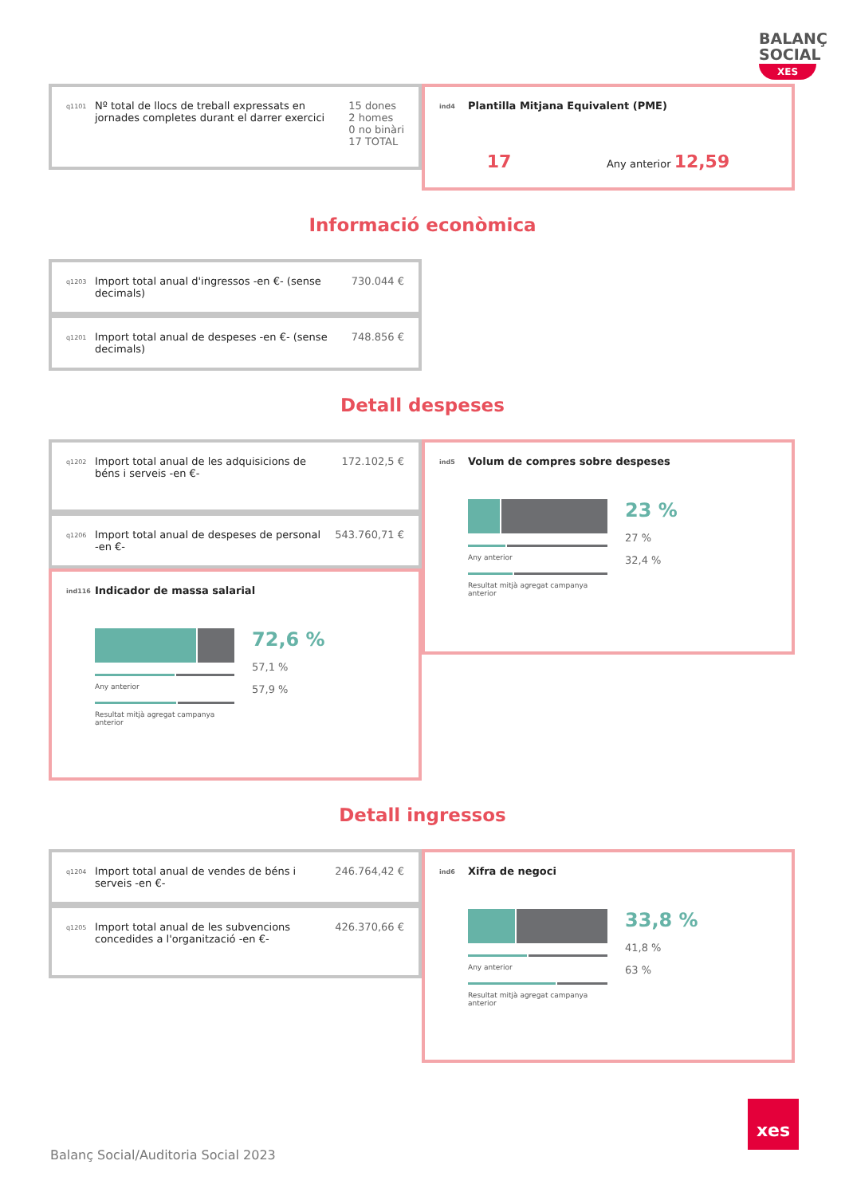BALANÇ SOCIAL
XES
q1101
Nº total de llocs de treball expressats en jornades completes durant el darrer exercici
15 dones
2 homes
0 no binàri
17 TOTAL
ind4 Plantilla Mitjana Equivalent (PME)
17 Any anterior 12,59
Informació econòmica
q1203
Import total anual d'ingressos -en €- (sense decimals)
730.044 €
q1201
Import total anual de despeses -en €- (sense decimals)
748.856 €
Detall despeses
q1202
Import total anual de les adquisicions de béns i serveis -en €-
172.102,5 €
q1206
Import total anual de despeses de personal -en €-
543.760,71 €
ind116 Indicador de massa salarial
Any anterior
Resultat mitjà agregat campanya anterior
72,6 %
57,1 %
57,9 %
ind5 Volum de compres sobre despeses
Any anterior
Resultat mitjà agregat campanya anterior
23 %
27 %
32,4 %
Detall ingressos
q1204
Import total anual de vendes de béns i serveis -en €-
246.764,42 €
q1205
Import total anual de les subvencions concedides a l'organització -en €-
426.370,66 €
ind6 Xifra de negoci
Any anterior
Resultat mitjà agregat campanya anterior
33,8 %
41,8 %
63 %
Balanç Social/Auditoria Social 2023
xes